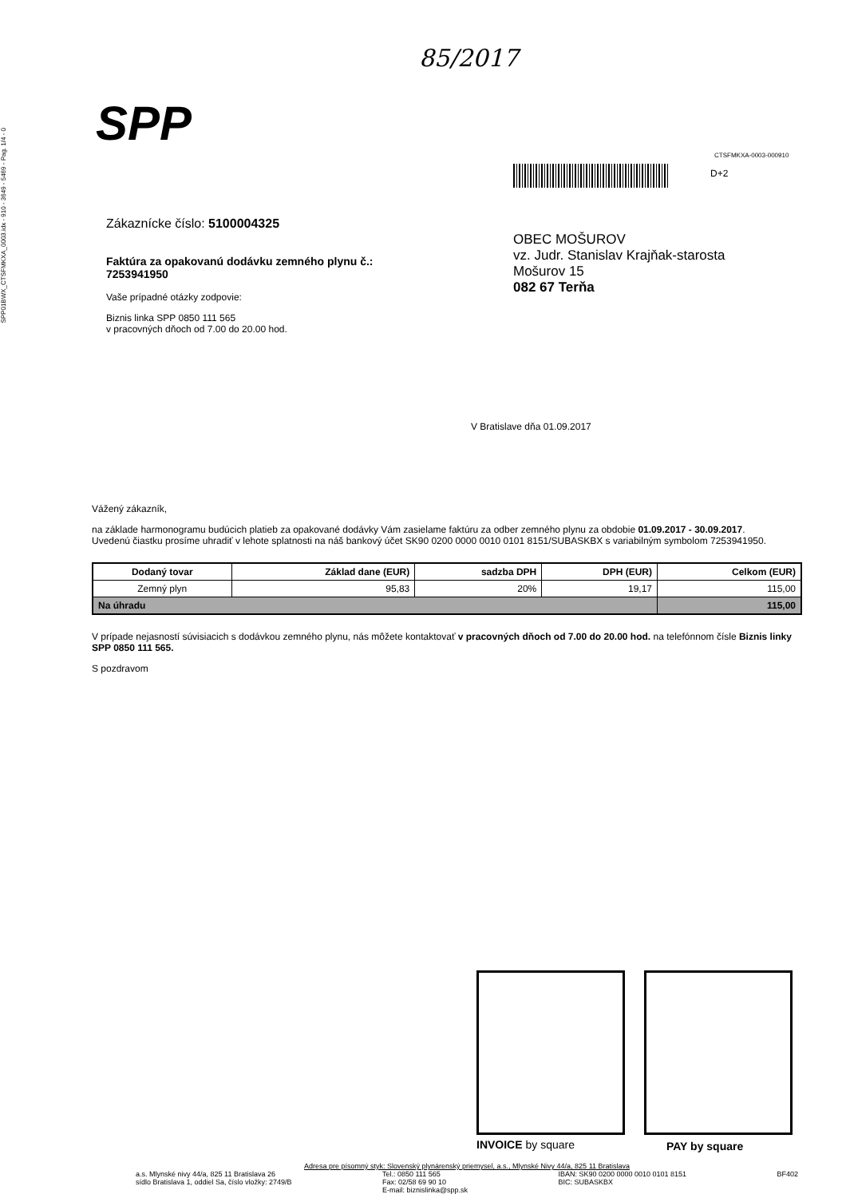SPP01BWX_CTSFMKXA_0003.idx - 910 - 3649 - 5469 - Pag. 1/4 - 0
85/2017
SPP
CTSFMKXA-0003-000910
D+2
Zákaznícke číslo: 5100004325
Faktúra za opakovanú dodávku zemného plynu č.:
7253941950
Vaše prípadné otázky zodpovie:
Biznis linka SPP 0850 111 565
v pracovných dňoch od 7.00 do 20.00 hod.
OBEC MOŠUROV
vz. Judr. Stanislav Krajňak-starosta
Mošurov 15
082 67 Terňa
V Bratislave dňa 01.09.2017
Vážený zákazník,
na základe harmonogramu budúcich platieb za opakované dodávky Vám zasielame faktúru za odber zemného plynu za obdobie 01.09.2017 - 30.09.2017.
Uvedenú čiastku prosíme uhradiť v lehote splatnosti na náš bankový účet SK90 0200 0000 0010 0101 8151/SUBASKBX s variabilným symbolom 7253941950.
| Dodaný tovar | Základ dane (EUR) | sadzba DPH | DPH (EUR) | Celkom (EUR) |
| --- | --- | --- | --- | --- |
| Zemný plyn | 95,83 | 20% | 19,17 | 115,00 |
| Na úhradu | | | | 115,00 |
V prípade nejasností súvisiacich s dodávkou zemného plynu, nás môžete kontaktovať v pracovných dňoch od 7.00 do 20.00 hod. na telefónnom čísle Biznis linky SPP 0850 111 565.
S pozdravom
INVOICE by square PAY by square
Adresa pre písomný styk: Slovenský plynárenský priemysel, a.s., Mlynské Nivy 44/a, 825 11 Bratislava
a.s. Mlynské nivy 44/a, 825 11 Bratislava 26
sídlo Bratislava 1, oddiel Sa, číslo vložky: 2749/B
Tel.: 0850 111 565
Fax: 02/58 69 90 10
E-mail: biznislinka@spp.sk
IBAN: SK90 0200 0000 0010 0101 8151
BIC: SUBASKBX
BF402